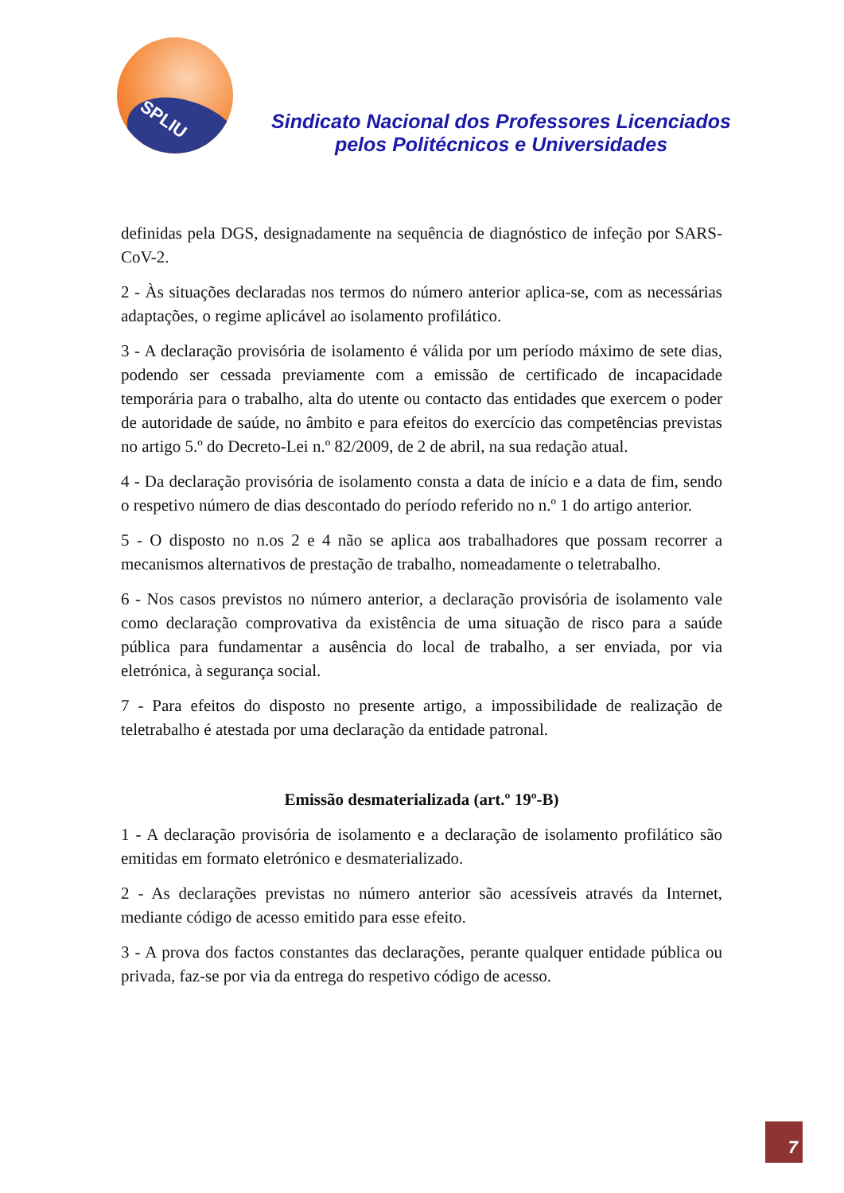SPLIU
Sindicato Nacional dos Professores Licenciados
pelos Politécnicos e Universidades
definidas pela DGS, designadamente na sequência de diagnóstico de infeção por SARS-CoV-2.
2 - Às situações declaradas nos termos do número anterior aplica-se, com as necessárias adaptações, o regime aplicável ao isolamento profilático.
3 - A declaração provisória de isolamento é válida por um período máximo de sete dias, podendo ser cessada previamente com a emissão de certificado de incapacidade temporária para o trabalho, alta do utente ou contacto das entidades que exercem o poder de autoridade de saúde, no âmbito e para efeitos do exercício das competências previstas no artigo 5.º do Decreto-Lei n.º 82/2009, de 2 de abril, na sua redação atual.
4 - Da declaração provisória de isolamento consta a data de início e a data de fim, sendo o respetivo número de dias descontado do período referido no n.º 1 do artigo anterior.
5 - O disposto no n.os 2 e 4 não se aplica aos trabalhadores que possam recorrer a mecanismos alternativos de prestação de trabalho, nomeadamente o teletrabalho.
6 - Nos casos previstos no número anterior, a declaração provisória de isolamento vale como declaração comprovativa da existência de uma situação de risco para a saúde pública para fundamentar a ausência do local de trabalho, a ser enviada, por via eletrónica, à segurança social.
7 - Para efeitos do disposto no presente artigo, a impossibilidade de realização de teletrabalho é atestada por uma declaração da entidade patronal.
Emissão desmaterializada (art.º 19º-B)
1 - A declaração provisória de isolamento e a declaração de isolamento profilático são emitidas em formato eletrónico e desmaterializado.
2 - As declarações previstas no número anterior são acessíveis através da Internet, mediante código de acesso emitido para esse efeito.
3 - A prova dos factos constantes das declarações, perante qualquer entidade pública ou privada, faz-se por via da entrega do respetivo código de acesso.
7